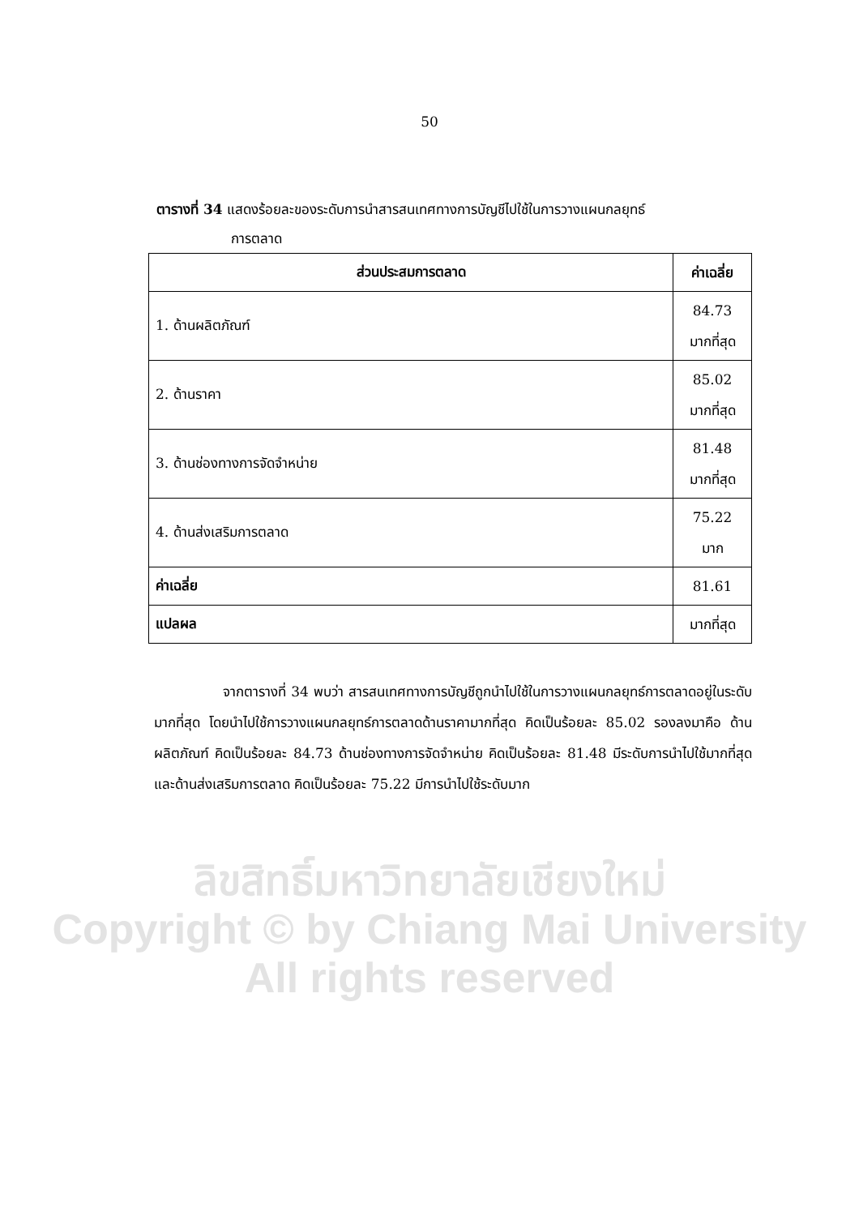50
ตารางที่ 34 แสดงร้อยละของระดับการนำสารสนเทศทางการบัญชีไปใช้ในการวางแผนกลยุทธ์
การตลาด
| ส่วนประสมการตลาด | ค่าเฉลี่ย |
| --- | --- |
| 1. ด้านผลิตภัณฑ์ | 84.73 มากที่สุด |
| 2. ด้านราคา | 85.02 มากที่สุด |
| 3. ด้านช่องทางการจัดจำหน่าย | 81.48 มากที่สุด |
| 4. ด้านส่งเสริมการตลาด | 75.22 มาก |
| ค่าเฉลี่ย | 81.61 |
| แปลผล | มากที่สุด |
จากตารางที่ 34 พบว่า สารสนเทศทางการบัญชีถูกนำไปใช้ในการวางแผนกลยุทธ์การตลาดอยู่ในระดับมากที่สุด โดยนำไปใช้การวางแผนกลยุทธ์การตลาดด้านราคามากที่สุด คิดเป็นร้อยละ 85.02 รองลงมาคือ ด้านผลิตภัณฑ์ คิดเป็นร้อยละ 84.73 ด้านช่องทางการจัดจำหน่าย คิดเป็นร้อยละ 81.48 มีระดับการนำไปใช้มากที่สุด และด้านส่งเสริมการตลาด คิดเป็นร้อยละ 75.22 มีการนำไปใช้ระดับมาก
ลิขสิทธิ์มหาวิทยาลัยเชียงใหม่
Copyright © by Chiang Mai University
All rights reserved